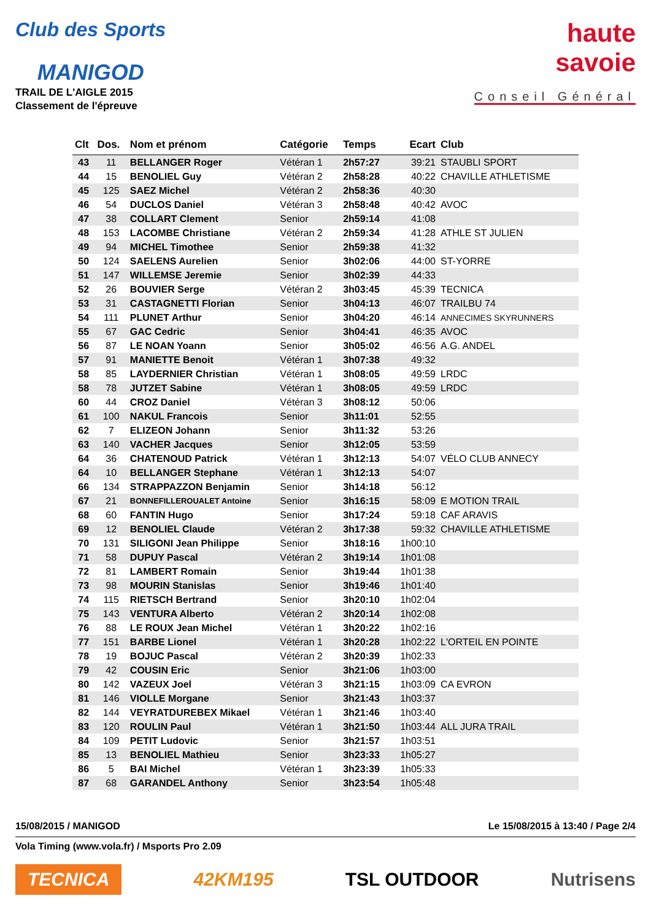Club des Sports
MANIGOD
TRAIL DE L'AIGLE 2015
Classement de l'épreuve
haute
savoie
Conseil Général
| Clt | Dos. | Nom et prénom | Catégorie | Temps | Ecart | Club |
| --- | --- | --- | --- | --- | --- | --- |
| 43 | 11 | BELLANGER Roger | Vétéran 1 | 2h57:27 | 39:21 | STAUBLI SPORT |
| 44 | 15 | BENOLIEL Guy | Vétéran 2 | 2h58:28 | 40:22 | CHAVILLE ATHLETISME |
| 45 | 125 | SAEZ Michel | Vétéran 2 | 2h58:36 | 40:30 | |
| 46 | 54 | DUCLOS Daniel | Vétéran 3 | 2h58:48 | 40:42 | AVOC |
| 47 | 38 | COLLART Clement | Senior | 2h59:14 | 41:08 | |
| 48 | 153 | LACOMBE Christiane | Vétéran 2 | 2h59:34 | 41:28 | ATHLE ST JULIEN |
| 49 | 94 | MICHEL Timothee | Senior | 2h59:38 | 41:32 | |
| 50 | 124 | SAELENS Aurelien | Senior | 3h02:06 | 44:00 | ST-YORRE |
| 51 | 147 | WILLEMSE Jeremie | Senior | 3h02:39 | 44:33 | |
| 52 | 26 | BOUVIER Serge | Vétéran 2 | 3h03:45 | 45:39 | TECNICA |
| 53 | 31 | CASTAGNETTI Florian | Senior | 3h04:13 | 46:07 | TRAILBU 74 |
| 54 | 111 | PLUNET Arthur | Senior | 3h04:20 | 46:14 | ANNECIMES SKYRUNNERS |
| 55 | 67 | GAC Cedric | Senior | 3h04:41 | 46:35 | AVOC |
| 56 | 87 | LE NOAN Yoann | Senior | 3h05:02 | 46:56 | A.G. ANDEL |
| 57 | 91 | MANIETTE Benoit | Vétéran 1 | 3h07:38 | 49:32 | |
| 58 | 85 | LAYDERNIER Christian | Vétéran 1 | 3h08:05 | 49:59 | LRDC |
| 58 | 78 | JUTZET Sabine | Vétéran 1 | 3h08:05 | 49:59 | LRDC |
| 60 | 44 | CROZ Daniel | Vétéran 3 | 3h08:12 | 50:06 | |
| 61 | 100 | NAKUL Francois | Senior | 3h11:01 | 52:55 | |
| 62 | 7 | ELIZEON Johann | Senior | 3h11:32 | 53:26 | |
| 63 | 140 | VACHER Jacques | Senior | 3h12:05 | 53:59 | |
| 64 | 36 | CHATENOUD Patrick | Vétéran 1 | 3h12:13 | 54:07 | VÉLO CLUB ANNECY |
| 64 | 10 | BELLANGER Stephane | Vétéran 1 | 3h12:13 | 54:07 | |
| 66 | 134 | STRAPPAZZON Benjamin | Senior | 3h14:18 | 56:12 | |
| 67 | 21 | BONNEFILLEROUALET Antoine | Senior | 3h16:15 | 58:09 | E MOTION TRAIL |
| 68 | 60 | FANTIN Hugo | Senior | 3h17:24 | 59:18 | CAF ARAVIS |
| 69 | 12 | BENOLIEL Claude | Vétéran 2 | 3h17:38 | 59:32 | CHAVILLE ATHLETISME |
| 70 | 131 | SILIGONI Jean Philippe | Senior | 3h18:16 | 1h00:10 | |
| 71 | 58 | DUPUY Pascal | Vétéran 2 | 3h19:14 | 1h01:08 | |
| 72 | 81 | LAMBERT Romain | Senior | 3h19:44 | 1h01:38 | |
| 73 | 98 | MOURIN Stanislas | Senior | 3h19:46 | 1h01:40 | |
| 74 | 115 | RIETSCH Bertrand | Senior | 3h20:10 | 1h02:04 | |
| 75 | 143 | VENTURA Alberto | Vétéran 2 | 3h20:14 | 1h02:08 | |
| 76 | 88 | LE ROUX Jean Michel | Vétéran 1 | 3h20:22 | 1h02:16 | |
| 77 | 151 | BARBE Lionel | Vétéran 1 | 3h20:28 | 1h02:22 | L'ORTEIL EN POINTE |
| 78 | 19 | BOJUC Pascal | Vétéran 2 | 3h20:39 | 1h02:33 | |
| 79 | 42 | COUSIN Eric | Senior | 3h21:06 | 1h03:00 | |
| 80 | 142 | VAZEUX Joel | Vétéran 3 | 3h21:15 | 1h03:09 | CA EVRON |
| 81 | 146 | VIOLLE Morgane | Senior | 3h21:43 | 1h03:37 | |
| 82 | 144 | VEYRATDUREBEX Mikael | Vétéran 1 | 3h21:46 | 1h03:40 | |
| 83 | 120 | ROULIN Paul | Vétéran 1 | 3h21:50 | 1h03:44 | ALL JURA TRAIL |
| 84 | 109 | PETIT Ludovic | Senior | 3h21:57 | 1h03:51 | |
| 85 | 13 | BENOLIEL Mathieu | Senior | 3h23:33 | 1h05:27 | |
| 86 | 5 | BAI Michel | Vétéran 1 | 3h23:39 | 1h05:33 | |
| 87 | 68 | GARANDEL Anthony | Senior | 3h23:54 | 1h05:48 | |
15/08/2015 / MANIGOD Le 15/08/2015 à 13:40 / Page 2/4
Vola Timing (www.vola.fr) / Msports Pro 2.09
TECNICA 42KM195 TSL OUTDOOR Nutrisens